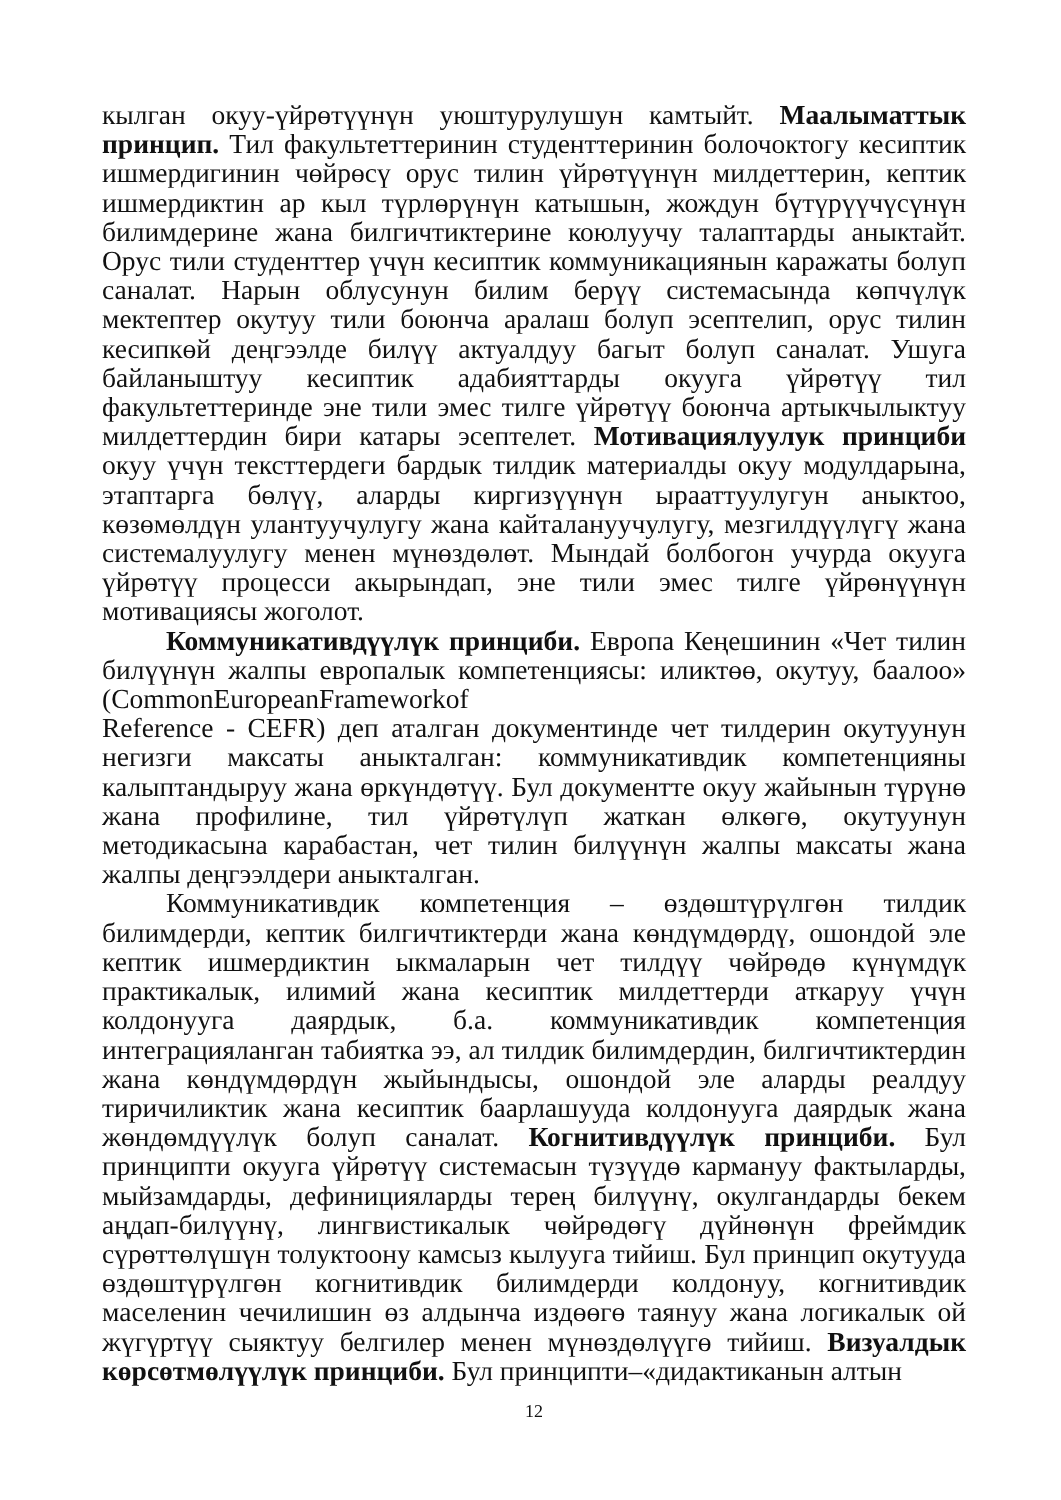кылган окуу-үйрөтүүнүн уюштурулушун камтыйт. Маалыматтык принцип. Тил факультеттеринин студенттеринин болочоктогу кесиптик ишмердигинин чөйрөсү орус тилин үйрөтүүнүн милдеттерин, кептик ишмердиктин ар кыл түрлөрүнүн катышын, жождун бүтүрүүчүсүнүн билимдерине жана билгичтиктерине коюлуучу талаптарды аныктайт. Орус тили студенттер үчүн кесиптик коммуникациянын каражаты болуп саналат. Нарын облусунун билим берүү системасында көпчүлүк мектептер окутуу тили боюнча аралаш болуп эсептелип, орус тилин кесипкөй деңгээлде билүү актуалдуу багыт болуп саналат. Ушуга байланыштуу кесиптик адабияттарды окууга үйрөтүү тил факультеттеринде эне тили эмес тилге үйрөтүү боюнча артыкчылыктуу милдеттердин бири катары эсептелет. Мотивациялуулук принциби окуу үчүн тексттердеги бардык тилдик материалды окуу модулдарына, этаптарга бөлүү, аларды киргизүүнүн ырааттуулугун аныктоо, көзөмөлдүн улантуучулугу жана кайталануучулугу, мезгилдүүлүгү жана системалуулугу менен мүнөздөлөт. Мындай болбогон учурда окууга үйрөтүү процесси акырындап, эне тили эмес тилге үйрөнүүнүн мотивациясы жоголот.
Коммуникативдүүлүк принциби. Европа Кеңешинин «Чет тилин билүүнүн жалпы европалык компетенциясы: иликтөө, окутуу, баалоо» (CommonEuropeanFrameworkof
Reference - CEFR) деп аталган документинде чет тилдерин окутуунун негизги максаты аныкталган: коммуникативдик компетенцияны калыптандыруу жана өркүндөтүү. Бул документте окуу жайынын түрүнө жана профилине, тил үйрөтүлүп жаткан өлкөгө, окутуунун методикасына карабастан, чет тилин билүүнүн жалпы максаты жана жалпы деңгээлдери аныкталган.
Коммуникативдик компетенция – өздөштүрүлгөн тилдик билимдерди, кептик билгичтиктерди жана көндүмдөрдү, ошондой эле кептик ишмердиктин ыкмаларын чет тилдүү чөйрөдө күнүмдүк практикалык, илимий жана кесиптик милдеттерди аткаруу үчүн колдонууга даярдык, б.а. коммуникативдик компетенция интеграцияланган табиятка ээ, ал тилдик билимдердин, билгичтиктердин жана көндүмдөрдүн жыйындысы, ошондой эле аларды реалдуу тиричиликтик жана кесиптик баарлашууда колдонууга даярдык жана жөндөмдүүлүк болуп саналат. Когнитивдүүлүк принциби. Бул принципти окууга үйрөтүү системасын түзүүдө кармануу фактыларды, мыйзамдарды, дефиницияларды терең билүүнү, окулгандарды бекем аңдап-билүүнү, лингвистикалык чөйрөдөгү дүйнөнүн фреймдик сүрөттөлүшүн толуктоону камсыз кылууга тийиш. Бул принцип окутууда өздөштүрүлгөн когнитивдик билимдерди колдонуу, когнитивдик маселенин чечилишин өз алдынча издөөгө таянуу жана логикалык ой жүгүртүү сыяктуу белгилер менен мүнөздөлүүгө тийиш. Визуалдык көрсөтмөлүүлүк принциби. Бул принципти–«дидактиканын алтын
12